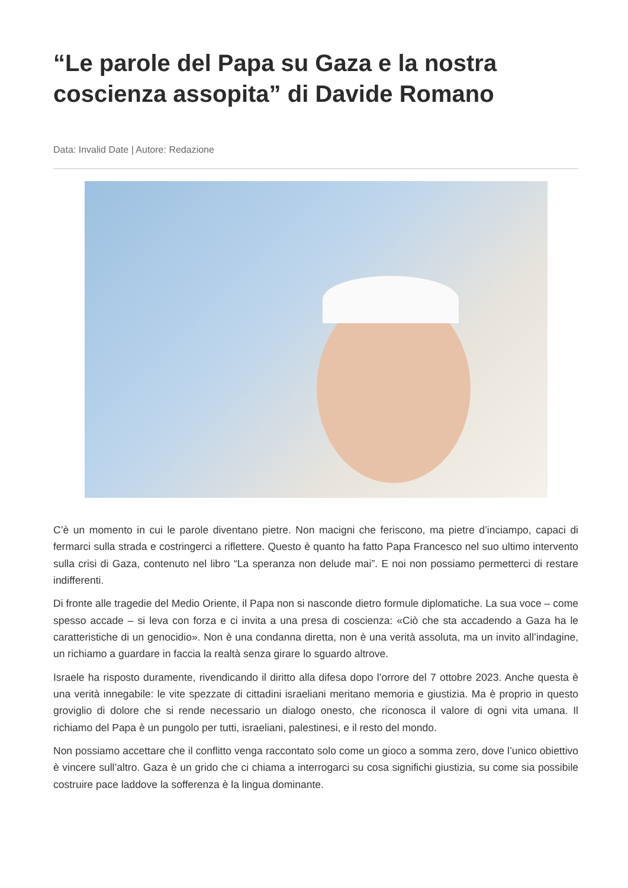“Le parole del Papa su Gaza e la nostra coscienza assopita” di Davide Romano
Data: Invalid Date | Autore: Redazione
C’è un momento in cui le parole diventano pietre. Non macigni che feriscono, ma pietre d’inciampo, capaci di fermarci sulla strada e costringerci a riflettere. Questo è quanto ha fatto Papa Francesco nel suo ultimo intervento sulla crisi di Gaza, contenuto nel libro “La speranza non delude mai”. E noi non possiamo permetterci di restare indifferenti.
Di fronte alle tragedie del Medio Oriente, il Papa non si nasconde dietro formule diplomatiche. La sua voce – come spesso accade – si leva con forza e ci invita a una presa di coscienza: «Ciò che sta accadendo a Gaza ha le caratteristiche di un genocidio». Non è una condanna diretta, non è una verità assoluta, ma un invito all’indagine, un richiamo a guardare in faccia la realtà senza girare lo sguardo altrove.
Israele ha risposto duramente, rivendicando il diritto alla difesa dopo l’orrore del 7 ottobre 2023. Anche questa è una verità innegabile: le vite spezzate di cittadini israeliani meritano memoria e giustizia. Ma è proprio in questo groviglio di dolore che si rende necessario un dialogo onesto, che riconosca il valore di ogni vita umana. Il richiamo del Papa è un pungolo per tutti, israeliani, palestinesi, e il resto del mondo.
Non possiamo accettare che il conflitto venga raccontato solo come un gioco a somma zero, dove l’unico obiettivo è vincere sull’altro. Gaza è un grido che ci chiama a interrogarci su cosa significhi giustizia, su come sia possibile costruire pace laddove la sofferenza è la lingua dominante.